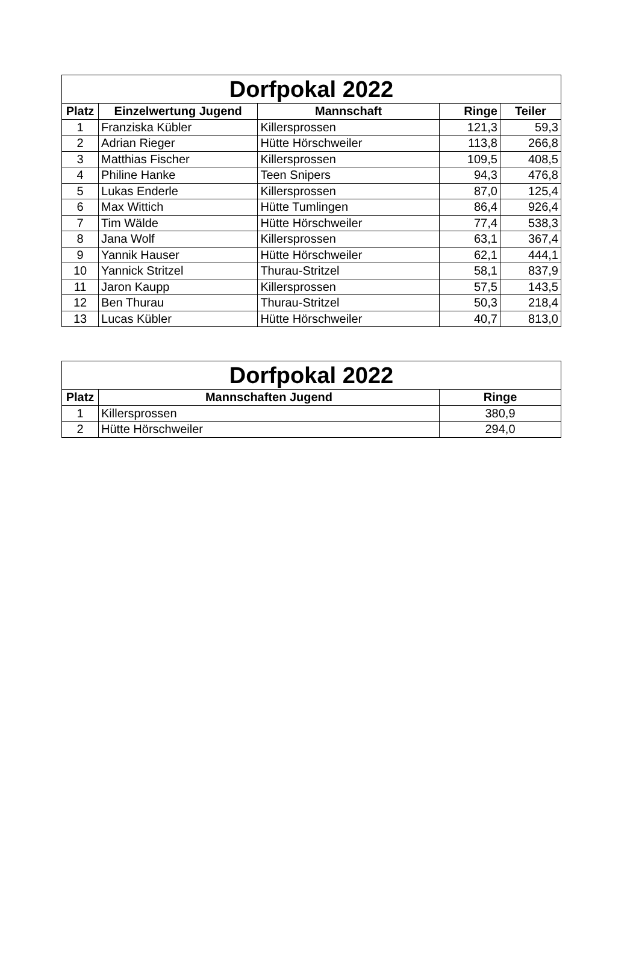| Dorfpokal 2022 | | | | |
| --- | --- | --- | --- | --- |
| Platz | Einzelwertung Jugend | Mannschaft | Ringe | Teiler |
| 1 | Franziska Kübler | Killersprossen | 121,3 | 59,3 |
| 2 | Adrian Rieger | Hütte Hörschweiler | 113,8 | 266,8 |
| 3 | Matthias Fischer | Killersprossen | 109,5 | 408,5 |
| 4 | Philine Hanke | Teen Snipers | 94,3 | 476,8 |
| 5 | Lukas Enderle | Killersprossen | 87,0 | 125,4 |
| 6 | Max Wittich | Hütte Tumlingen | 86,4 | 926,4 |
| 7 | Tim Wälde | Hütte Hörschweiler | 77,4 | 538,3 |
| 8 | Jana Wolf | Killersprossen | 63,1 | 367,4 |
| 9 | Yannik Hauser | Hütte Hörschweiler | 62,1 | 444,1 |
| 10 | Yannick Stritzel | Thurau-Stritzel | 58,1 | 837,9 |
| 11 | Jaron Kaupp | Killersprossen | 57,5 | 143,5 |
| 12 | Ben Thurau | Thurau-Stritzel | 50,3 | 218,4 |
| 13 | Lucas Kübler | Hütte Hörschweiler | 40,7 | 813,0 |
| Dorfpokal 2022 | | |
| --- | --- | --- |
| Platz | Mannschaften Jugend | Ringe |
| 1 | Killersprossen | 380,9 |
| 2 | Hütte Hörschweiler | 294,0 |